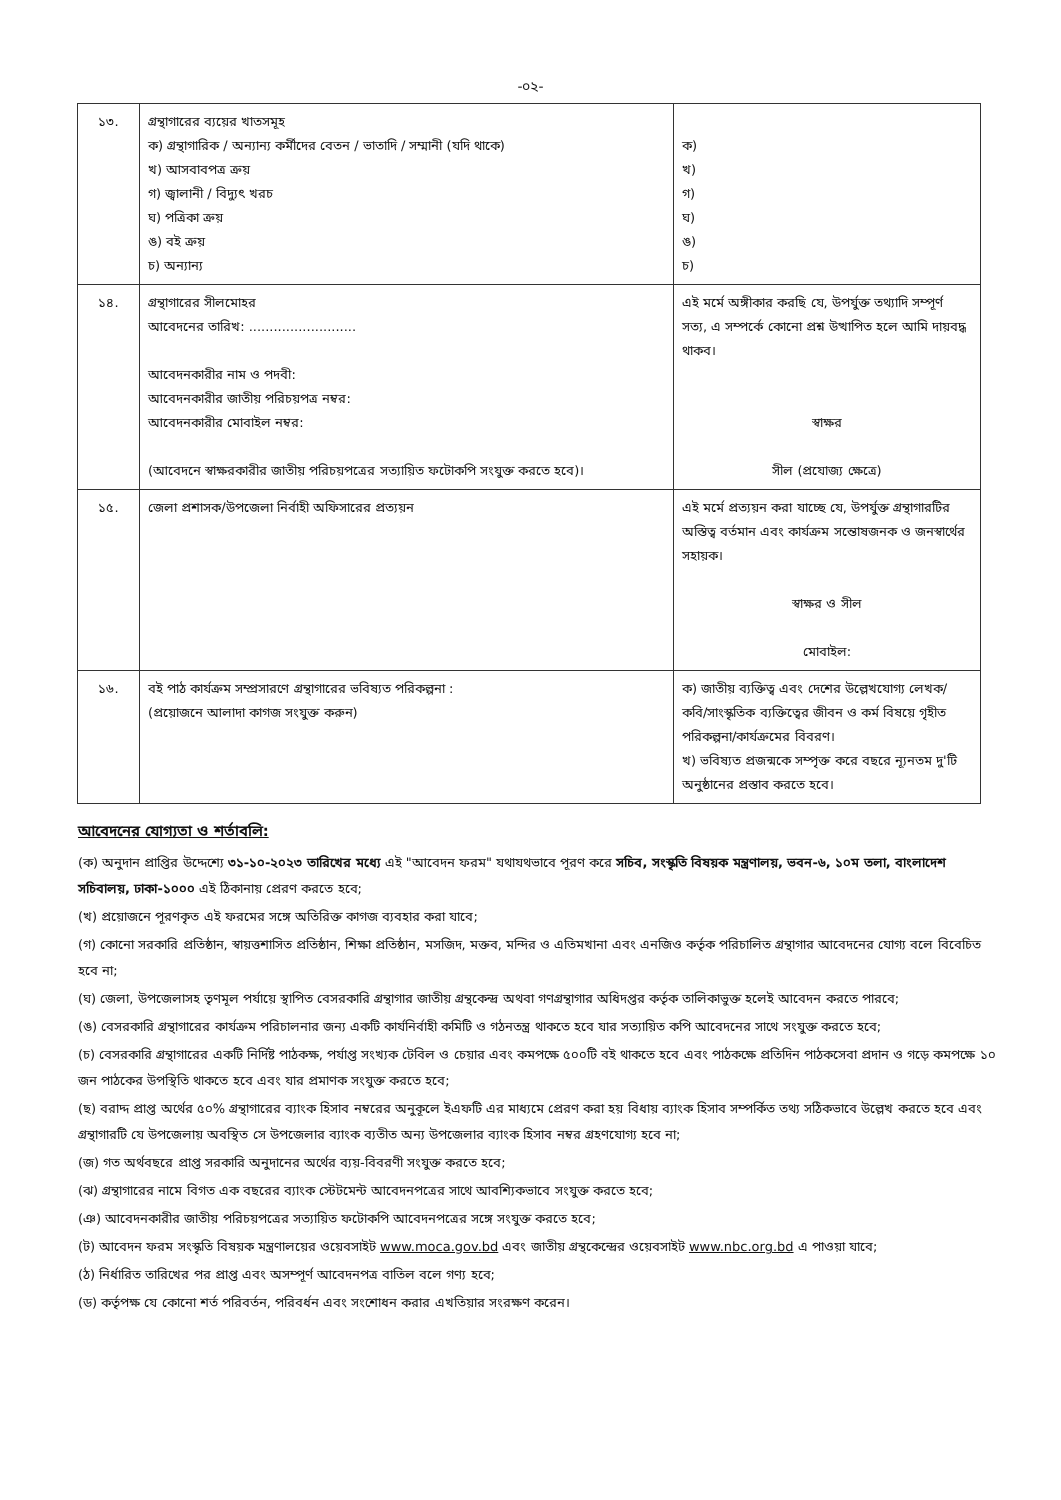-০২-
| ১৩. | গ্রন্থাগারের ব্যয়ের খাতসমূহ ক) গ্রন্থাগারিক / অন্যান্য কর্মীদের বেতন / ভাতাদি / সম্মানী (যদি থাকে) খ) আসবাবপত্র ক্রয় গ) জ্বালানী / বিদ্যুৎ খরচ ঘ) পত্রিকা ক্রয় ঙ) বই ক্রয় চ) অন্যান্য | ক) খ) গ) ঘ) ঙ) চ) |
| ১৪. | গ্রন্থাগারের সীলমোহর আবেদনের তারিখ: .......................... আবেদনকারীর নাম ও পদবী: আবেদনকারীর জাতীয় পরিচয়পত্র নম্বর: আবেদনকারীর মোবাইল নম্বর: (আবেদনে স্বাক্ষরকারীর জাতীয় পরিচয়পত্রের সত্যায়িত ফটোকপি সংযুক্ত করতে হবে)। | এই মর্মে অঙ্গীকার করছি যে, উপর্যুক্ত তথ্যাদি সম্পূর্ণ সত্য, এ সম্পর্কে কোনো প্রশ্ন উত্থাপিত হলে আমি দায়বদ্ধ থাকব। স্বাক্ষর সীল (প্রযোজ্য ক্ষেত্রে) |
| ১৫. | জেলা প্রশাসক/উপজেলা নির্বাহী অফিসারের প্রত্যয়ন | এই মর্মে প্রত্যয়ন করা যাচ্ছে যে, উপর্যুক্ত গ্রন্থাগারটির অস্তিত্ব বর্তমান এবং কার্যক্রম সন্তোষজনক ও জনস্বার্থের সহায়ক। স্বাক্ষর ও সীল মোবাইল: |
| ১৬. | বই পাঠ কার্যক্রম সম্প্রসারণে গ্রন্থাগারের ভবিষ্যত পরিকল্পনা : (প্রয়োজনে আলাদা কাগজ সংযুক্ত করুন) | ক) জাতীয় ব্যক্তিত্ব এবং দেশের উল্লেখযোগ্য লেখক/কবি/সাংস্কৃতিক ব্যক্তিত্বের জীবন ও কর্ম বিষয়ে গৃহীত পরিকল্পনা/কার্যক্রমের বিবরণ। খ) ভবিষ্যত প্রজন্মকে সম্পৃক্ত করে বছরে ন্যূনতম দু'টি অনুষ্ঠানের প্রস্তাব করতে হবে। |
আবেদনের যোগ্যতা ও শর্তাবলি:
(ক) অনুদান প্রাপ্তির উদ্দেশ্যে ৩১-১০-২০২৩ তারিখের মধ্যে এই "আবেদন ফরম" যথাযথভাবে পূরণ করে সচিব, সংস্কৃতি বিষয়ক মন্ত্রণালয়, ভবন-৬, ১০ম তলা, বাংলাদেশ সচিবালয়, ঢাকা-১০০০ এই ঠিকানায় প্রেরণ করতে হবে;
(খ) প্রয়োজনে পূরণকৃত এই ফরমের সঙ্গে অতিরিক্ত কাগজ ব্যবহার করা যাবে;
(গ) কোনো সরকারি প্রতিষ্ঠান, স্বায়ত্তশাসিত প্রতিষ্ঠান, শিক্ষা প্রতিষ্ঠান, মসজিদ, মক্তব, মন্দির ও এতিমখানা এবং এনজিও কর্তৃক পরিচালিত গ্রন্থাগার আবেদনের যোগ্য বলে বিবেচিত হবে না;
(ঘ) জেলা, উপজেলাসহ তৃণমূল পর্যায়ে স্থাপিত বেসরকারি গ্রন্থাগার জাতীয় গ্রন্থকেন্দ্র অথবা গণগ্রন্থাগার অধিদপ্তর কর্তৃক তালিকাভুক্ত হলেই আবেদন করতে পারবে;
(ঙ) বেসরকারি গ্রন্থাগারের কার্যক্রম পরিচালনার জন্য একটি কার্যনির্বাহী কমিটি ও গঠনতন্ত্র থাকতে হবে যার সত্যায়িত কপি আবেদনের সাথে সংযুক্ত করতে হবে;
(চ) বেসরকারি গ্রন্থাগারের একটি নির্দিষ্ট পাঠকক্ষ, পর্যাপ্ত সংখ্যক টেবিল ও চেয়ার এবং কমপক্ষে ৫০০টি বই থাকতে হবে এবং পাঠকক্ষে প্রতিদিন পাঠকসেবা প্রদান ও গড়ে কমপক্ষে ১০ জন পাঠকের উপস্থিতি থাকতে হবে এবং যার প্রমাণক সংযুক্ত করতে হবে;
(ছ) বরাদ্দ প্রাপ্ত অর্থের ৫০% গ্রন্থাগারের ব্যাংক হিসাব নম্বরের অনুকূলে ইএফটি এর মাধ্যমে প্রেরণ করা হয় বিধায় ব্যাংক হিসাব সম্পর্কিত তথ্য সঠিকভাবে উল্লেখ করতে হবে এবং গ্রন্থাগারটি যে উপজেলায় অবস্থিত সে উপজেলার ব্যাংক ব্যতীত অন্য উপজেলার ব্যাংক হিসাব নম্বর গ্রহণযোগ্য হবে না;
(জ) গত অর্থবছরে প্রাপ্ত সরকারি অনুদানের অর্থের ব্যয়-বিবরণী সংযুক্ত করতে হবে;
(ঝ) গ্রন্থাগারের নামে বিগত এক বছরের ব্যাংক স্টেটমেন্ট আবেদনপত্রের সাথে আবশ্যিকভাবে সংযুক্ত করতে হবে;
(ঞ) আবেদনকারীর জাতীয় পরিচয়পত্রের সত্যায়িত ফটোকপি আবেদনপত্রের সঙ্গে সংযুক্ত করতে হবে;
(ট) আবেদন ফরম সংস্কৃতি বিষয়ক মন্ত্রণালয়ের ওয়েবসাইট www.moca.gov.bd এবং জাতীয় গ্রন্থকেন্দ্রের ওয়েবসাইট www.nbc.org.bd এ পাওয়া যাবে;
(ঠ) নির্ধারিত তারিখের পর প্রাপ্ত এবং অসম্পূর্ণ আবেদনপত্র বাতিল বলে গণ্য হবে;
(ড) কর্তৃপক্ষ যে কোনো শর্ত পরিবর্তন, পরিবর্ধন এবং সংশোধন করার এখতিয়ার সংরক্ষণ করেন।